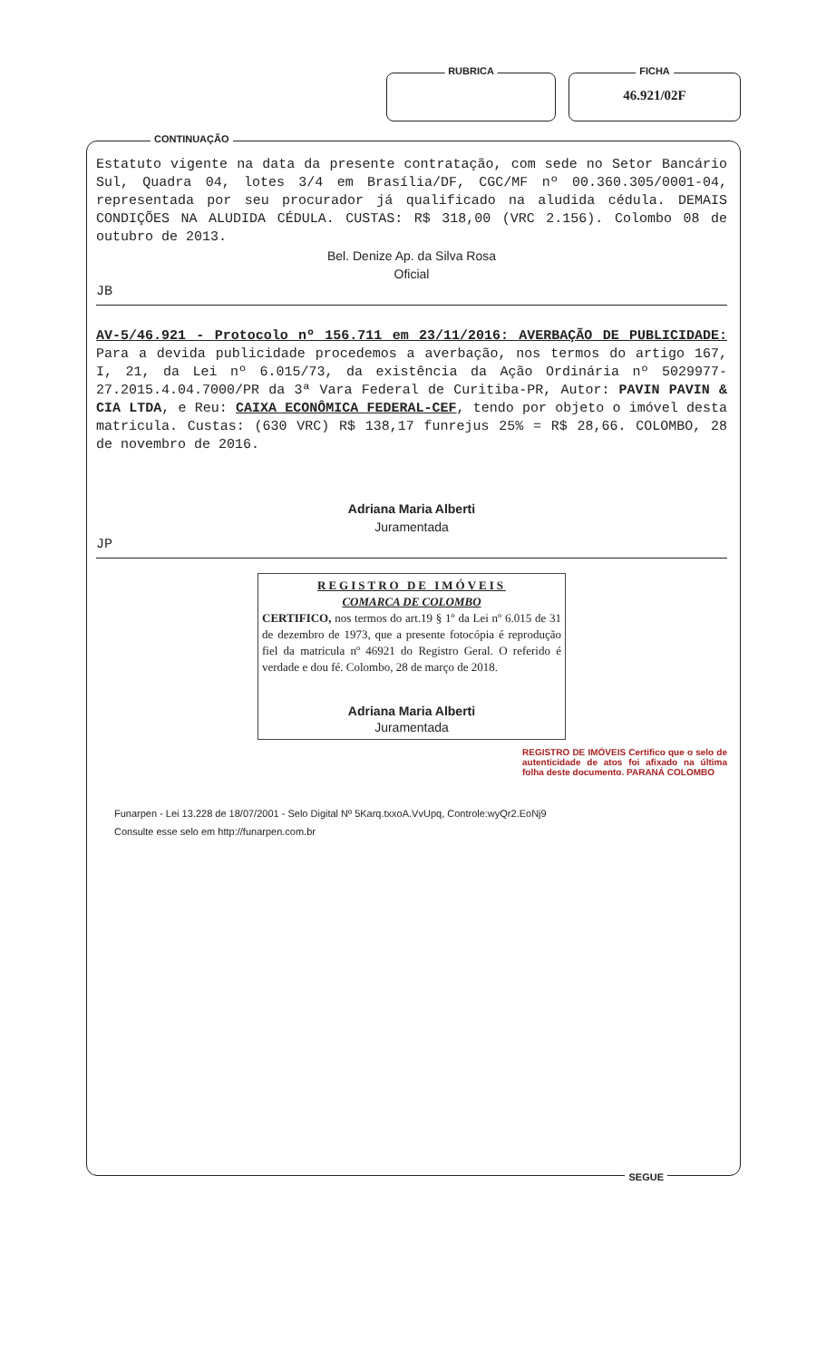RUBRICA
FICHA
46.921/02F
CONTINUAÇÃO
Estatuto vigente na data da presente contratação, com sede no Setor Bancário Sul, Quadra 04, lotes 3/4 em Brasília/DF, CGC/MF nº 00.360.305/0001-04, representada por seu procurador já qualificado na aludida cédula. DEMAIS CONDIÇÕES NA ALUDIDA CÉDULA. CUSTAS: R$ 318,00 (VRC 2.156). Colombo 08 de outubro de 2013.
Bel. Denize Ap. da Silva Rosa
Oficial
JB
AV-5/46.921 - Protocolo nº 156.711 em 23/11/2016: AVERBAÇÃO DE PUBLICIDADE: Para a devida publicidade procedemos a averbação, nos termos do artigo 167, I, 21, da Lei nº 6.015/73, da existência da Ação Ordinária nº 5029977-27.2015.4.04.7000/PR da 3ª Vara Federal de Curitiba-PR, Autor: PAVIN PAVIN & CIA LTDA, e Reu: CAIXA ECONÔMICA FEDERAL-CEF, tendo por objeto o imóvel desta matricula. Custas: (630 VRC) R$ 138,17 funrejus 25% = R$ 28,66. COLOMBO, 28 de novembro de 2016.
Adriana Maria Alberti
Juramentada
JP
REGISTRO DE IMÓVEIS
COMARCA DE COLOMBO
CERTIFICO, nos termos do art.19 § 1º da Lei nº 6.015 de 31 de dezembro de 1973, que a presente fotocópia é reprodução fiel da matricula nº 46921 do Registro Geral. O referido é verdade e dou fé. Colombo, 28 de março de 2018.
Adriana Maria Alberti
Juramentada
REGISTRO DE IMÓVEIS Certifico que o selo de autenticidade de atos foi afixado na última folha deste documento. PARANÁ COLOMBO
Funarpen - Lei 13.228 de 18/07/2001 - Selo Digital Nº 5Karq.txxoA.VvUpq, Controle:wyQr2.EoNj9
Consulte esse selo em http://funarpen.com.br
SEGUE